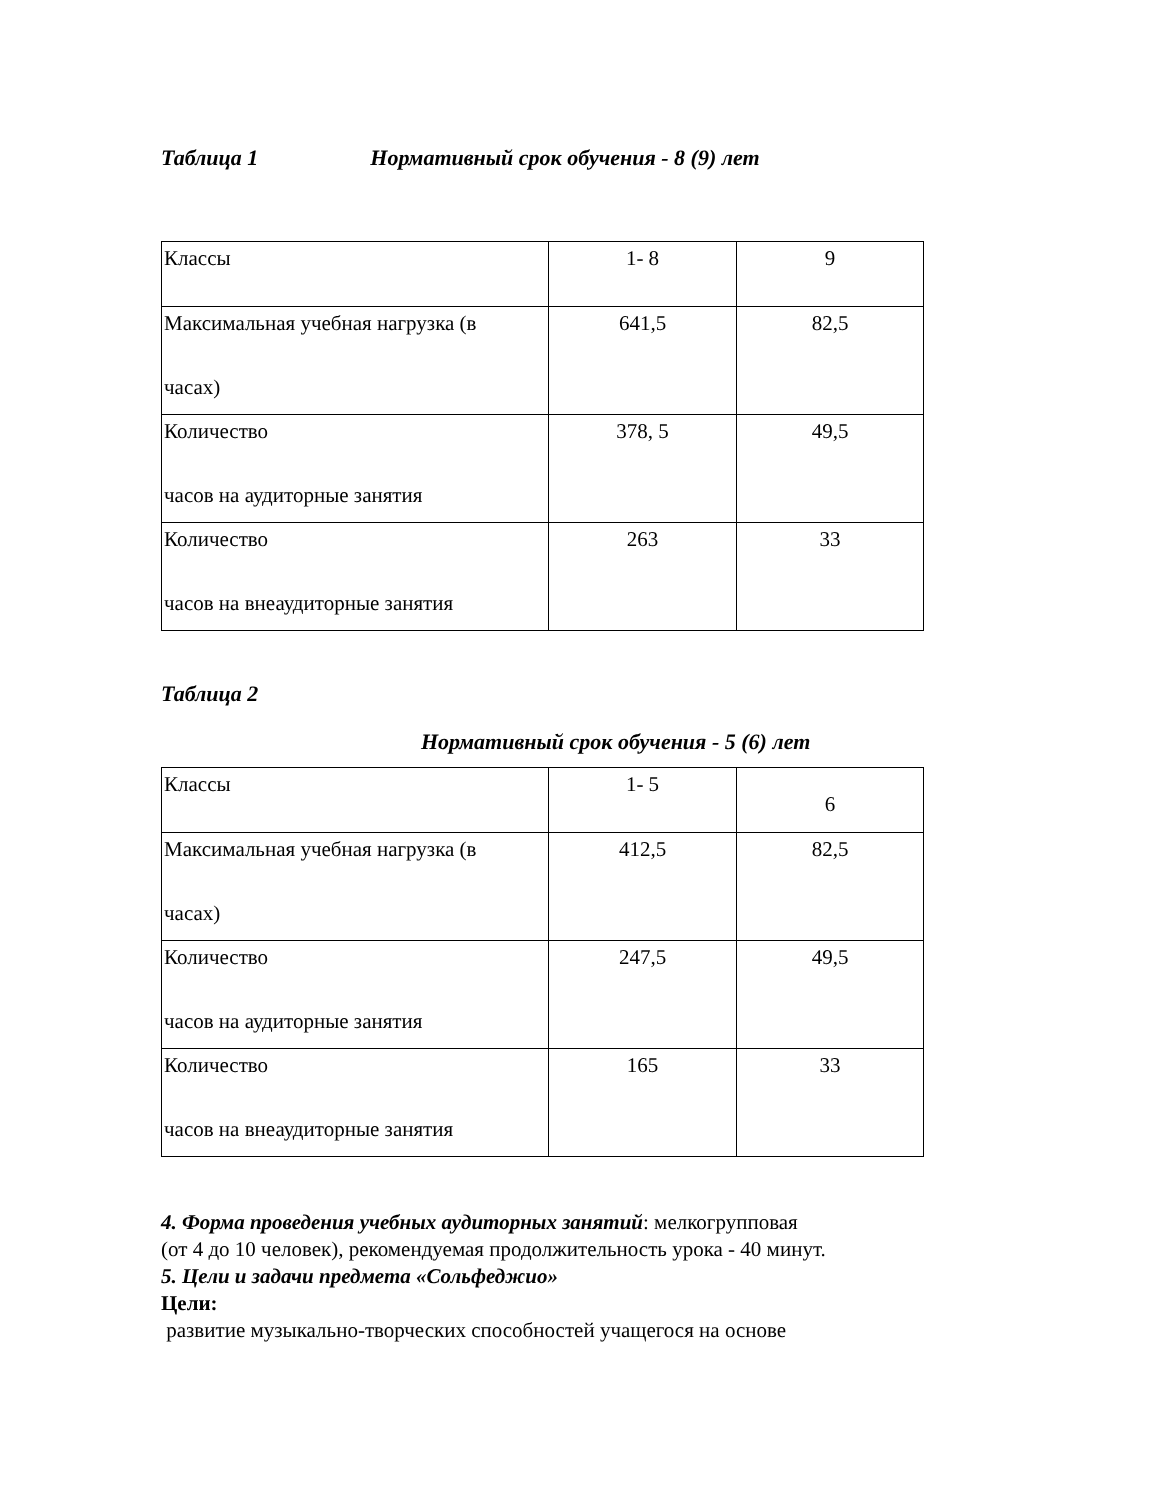Таблица 1 Нормативный срок обучения - 8 (9) лет
| Классы | 1- 8 | 9 |
| Максимальная учебная нагрузка (в часах) | 641,5 | 82,5 |
| Количество часов на аудиторные занятия | 378, 5 | 49,5 |
| Количество часов на внеаудиторные занятия | 263 | 33 |
Таблица 2
Нормативный срок обучения - 5 (6) лет
| Классы | 1- 5 | 6 |
| Максимальная учебная нагрузка (в часах) | 412,5 | 82,5 |
| Количество часов на аудиторные занятия | 247,5 | 49,5 |
| Количество часов на внеаудиторные занятия | 165 | 33 |
4. Форма проведения учебных аудиторных занятий: мелкогрупповая
(от 4 до 10 человек), рекомендуемая продолжительность урока - 40 минут.
5. Цели и задачи предмета «Сольфеджио»
Цели:
развитие музыкально-творческих способностей учащегося на основе